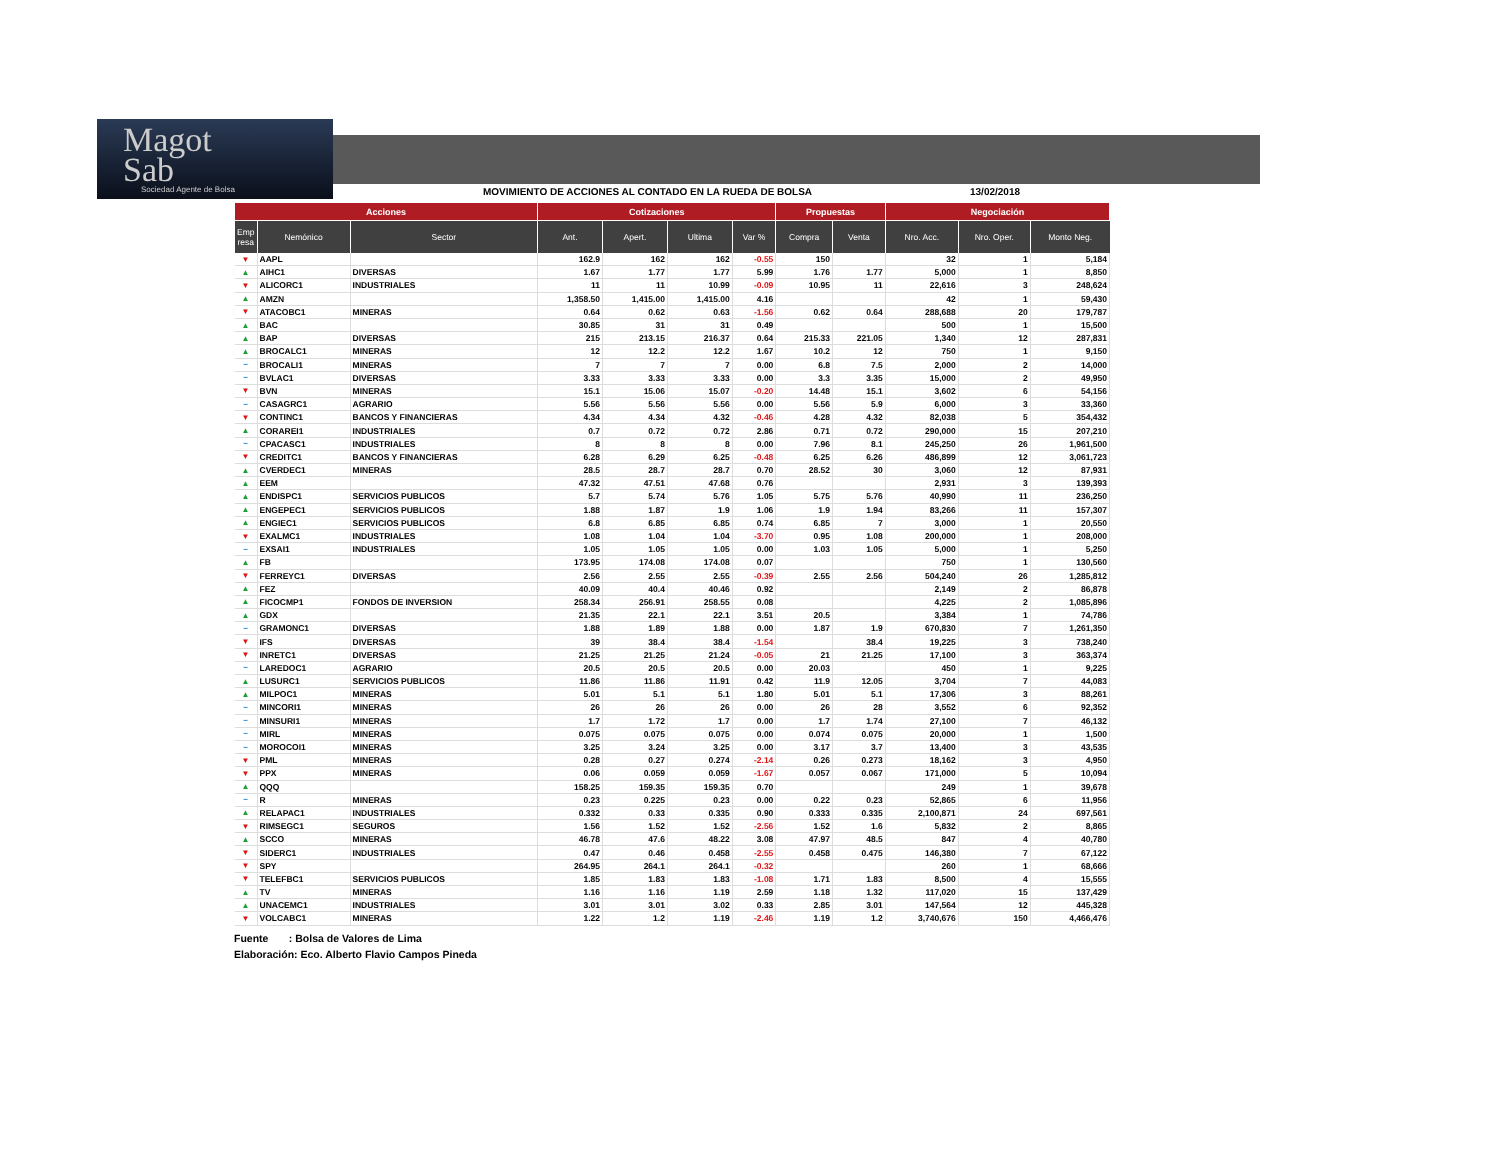Magot
Sab
Sociedad Agente de Bolsa
MOVIMIENTO DE ACCIONES AL CONTADO EN LA RUEDA DE BOLSA 13/02/2018
| Acciones | | | Cotizaciones | | | | Propuestas | | Negociación | | |
| --- | --- | --- | --- | --- | --- | --- | --- | --- | --- | --- | --- |
| Emp resa | Nemónico | Sector | Ant. | Apert. | Ultima | Var % | Compra | Venta | Nro. Acc. | Nro. Oper. | Monto Neg. |
| ▼ | AAPL | | 162.9 | 162 | 162 | -0.55 | 150 | | 32 | 1 | 5,184 |
| ▲ | AIHC1 | DIVERSAS | 1.67 | 1.77 | 1.77 | 5.99 | 1.76 | 1.77 | 5,000 | 1 | 8,850 |
| ▼ | ALICORC1 | INDUSTRIALES | 11 | 11 | 10.99 | -0.09 | 10.95 | 11 | 22,616 | 3 | 248,624 |
| ▲ | AMZN | | 1,358.50 | 1,415.00 | 1,415.00 | 4.16 | | | 42 | 1 | 59,430 |
| ▼ | ATACOBC1 | MINERAS | 0.64 | 0.62 | 0.63 | -1.56 | 0.62 | 0.64 | 288,688 | 20 | 179,787 |
| ▲ | BAC | | 30.85 | 31 | 31 | 0.49 | | | 500 | 1 | 15,500 |
| ▲ | BAP | DIVERSAS | 215 | 213.15 | 216.37 | 0.64 | 215.33 | 221.05 | 1,340 | 12 | 287,831 |
| ▲ | BROCALC1 | MINERAS | 12 | 12.2 | 12.2 | 1.67 | 10.2 | 12 | 750 | 1 | 9,150 |
| − | BROCALI1 | MINERAS | 7 | 7 | 7 | 0.00 | 6.8 | 7.5 | 2,000 | 2 | 14,000 |
| − | BVLAC1 | DIVERSAS | 3.33 | 3.33 | 3.33 | 0.00 | 3.3 | 3.35 | 15,000 | 2 | 49,950 |
| ▼ | BVN | MINERAS | 15.1 | 15.06 | 15.07 | -0.20 | 14.48 | 15.1 | 3,602 | 6 | 54,156 |
| − | CASAGRC1 | AGRARIO | 5.56 | 5.56 | 5.56 | 0.00 | 5.56 | 5.9 | 6,000 | 3 | 33,360 |
| ▼ | CONTINC1 | BANCOS Y FINANCIERAS | 4.34 | 4.34 | 4.32 | -0.46 | 4.28 | 4.32 | 82,038 | 5 | 354,432 |
| ▲ | CORAREI1 | INDUSTRIALES | 0.7 | 0.72 | 0.72 | 2.86 | 0.71 | 0.72 | 290,000 | 15 | 207,210 |
| − | CPACASC1 | INDUSTRIALES | 8 | 8 | 8 | 0.00 | 7.96 | 8.1 | 245,250 | 26 | 1,961,500 |
| ▼ | CREDITC1 | BANCOS Y FINANCIERAS | 6.28 | 6.29 | 6.25 | -0.48 | 6.25 | 6.26 | 486,899 | 12 | 3,061,723 |
| ▲ | CVERDEC1 | MINERAS | 28.5 | 28.7 | 28.7 | 0.70 | 28.52 | 30 | 3,060 | 12 | 87,931 |
| ▲ | EEM | | 47.32 | 47.51 | 47.68 | 0.76 | | | 2,931 | 3 | 139,393 |
| ▲ | ENDISPC1 | SERVICIOS PUBLICOS | 5.7 | 5.74 | 5.76 | 1.05 | 5.75 | 5.76 | 40,990 | 11 | 236,250 |
| ▲ | ENGEPEC1 | SERVICIOS PUBLICOS | 1.88 | 1.87 | 1.9 | 1.06 | 1.9 | 1.94 | 83,266 | 11 | 157,307 |
| ▲ | ENGIEC1 | SERVICIOS PUBLICOS | 6.8 | 6.85 | 6.85 | 0.74 | 6.85 | 7 | 3,000 | 1 | 20,550 |
| ▼ | EXALMC1 | INDUSTRIALES | 1.08 | 1.04 | 1.04 | -3.70 | 0.95 | 1.08 | 200,000 | 1 | 208,000 |
| − | EXSAI1 | INDUSTRIALES | 1.05 | 1.05 | 1.05 | 0.00 | 1.03 | 1.05 | 5,000 | 1 | 5,250 |
| ▲ | FB | | 173.95 | 174.08 | 174.08 | 0.07 | | | 750 | 1 | 130,560 |
| ▼ | FERREYC1 | DIVERSAS | 2.56 | 2.55 | 2.55 | -0.39 | 2.55 | 2.56 | 504,240 | 26 | 1,285,812 |
| ▲ | FEZ | | 40.09 | 40.4 | 40.46 | 0.92 | | | 2,149 | 2 | 86,878 |
| ▲ | FICOCMP1 | FONDOS DE INVERSION | 258.34 | 256.91 | 258.55 | 0.08 | | | 4,225 | 2 | 1,085,896 |
| ▲ | GDX | | 21.35 | 22.1 | 22.1 | 3.51 | 20.5 | | 3,384 | 1 | 74,786 |
| − | GRAMONC1 | DIVERSAS | 1.88 | 1.89 | 1.88 | 0.00 | 1.87 | 1.9 | 670,830 | 7 | 1,261,350 |
| ▼ | IFS | DIVERSAS | 39 | 38.4 | 38.4 | -1.54 | | 38.4 | 19,225 | 3 | 738,240 |
| ▼ | INRETC1 | DIVERSAS | 21.25 | 21.25 | 21.24 | -0.05 | 21 | 21.25 | 17,100 | 3 | 363,374 |
| − | LAREDOC1 | AGRARIO | 20.5 | 20.5 | 20.5 | 0.00 | 20.03 | | 450 | 1 | 9,225 |
| ▲ | LUSURC1 | SERVICIOS PUBLICOS | 11.86 | 11.86 | 11.91 | 0.42 | 11.9 | 12.05 | 3,704 | 7 | 44,083 |
| ▲ | MILPOC1 | MINERAS | 5.01 | 5.1 | 5.1 | 1.80 | 5.01 | 5.1 | 17,306 | 3 | 88,261 |
| − | MINCORI1 | MINERAS | 26 | 26 | 26 | 0.00 | 26 | 28 | 3,552 | 6 | 92,352 |
| − | MINSURI1 | MINERAS | 1.7 | 1.72 | 1.7 | 0.00 | 1.7 | 1.74 | 27,100 | 7 | 46,132 |
| − | MIRL | MINERAS | 0.075 | 0.075 | 0.075 | 0.00 | 0.074 | 0.075 | 20,000 | 1 | 1,500 |
| − | MOROCOI1 | MINERAS | 3.25 | 3.24 | 3.25 | 0.00 | 3.17 | 3.7 | 13,400 | 3 | 43,535 |
| ▼ | PML | MINERAS | 0.28 | 0.27 | 0.274 | -2.14 | 0.26 | 0.273 | 18,162 | 3 | 4,950 |
| ▼ | PPX | MINERAS | 0.06 | 0.059 | 0.059 | -1.67 | 0.057 | 0.067 | 171,000 | 5 | 10,094 |
| ▲ | QQQ | | 158.25 | 159.35 | 159.35 | 0.70 | | | 249 | 1 | 39,678 |
| − | R | MINERAS | 0.23 | 0.225 | 0.23 | 0.00 | 0.22 | 0.23 | 52,865 | 6 | 11,956 |
| ▲ | RELAPAC1 | INDUSTRIALES | 0.332 | 0.33 | 0.335 | 0.90 | 0.333 | 0.335 | 2,100,871 | 24 | 697,561 |
| ▼ | RIMSEGC1 | SEGUROS | 1.56 | 1.52 | 1.52 | -2.56 | 1.52 | 1.6 | 5,832 | 2 | 8,865 |
| ▲ | SCCO | MINERAS | 46.78 | 47.6 | 48.22 | 3.08 | 47.97 | 48.5 | 847 | 4 | 40,780 |
| ▼ | SIDERC1 | INDUSTRIALES | 0.47 | 0.46 | 0.458 | -2.55 | 0.458 | 0.475 | 146,380 | 7 | 67,122 |
| ▼ | SPY | | 264.95 | 264.1 | 264.1 | -0.32 | | | 260 | 1 | 68,666 |
| ▼ | TELEFBC1 | SERVICIOS PUBLICOS | 1.85 | 1.83 | 1.83 | -1.08 | 1.71 | 1.83 | 8,500 | 4 | 15,555 |
| ▲ | TV | MINERAS | 1.16 | 1.16 | 1.19 | 2.59 | 1.18 | 1.32 | 117,020 | 15 | 137,429 |
| ▲ | UNACEMC1 | INDUSTRIALES | 3.01 | 3.01 | 3.02 | 0.33 | 2.85 | 3.01 | 147,564 | 12 | 445,328 |
| ▼ | VOLCABC1 | MINERAS | 1.22 | 1.2 | 1.19 | -2.46 | 1.19 | 1.2 | 3,740,676 | 150 | 4,466,476 |
Fuente : Bolsa de Valores de Lima
Elaboración: Eco. Alberto Flavio Campos Pineda